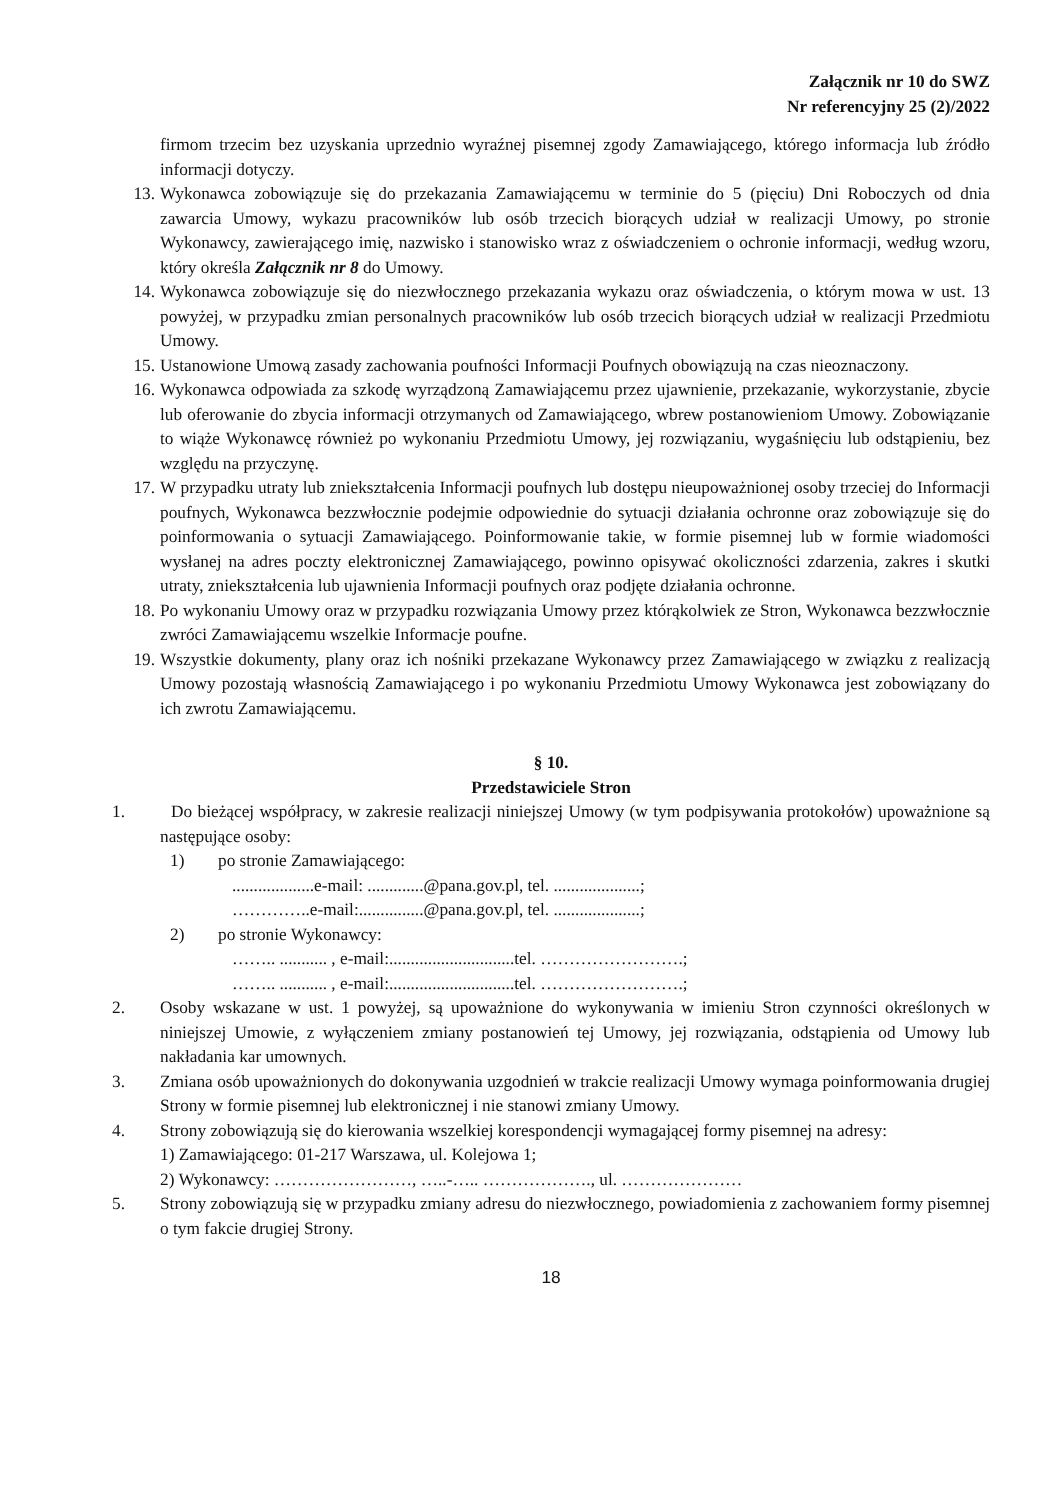Załącznik nr 10 do SWZ
Nr referencyjny 25 (2)/2022
firmom trzecim bez uzyskania uprzednio wyraźnej pisemnej zgody Zamawiającego, którego informacja lub źródło informacji dotyczy.
13. Wykonawca zobowiązuje się do przekazania Zamawiającemu w terminie do 5 (pięciu) Dni Roboczych od dnia zawarcia Umowy, wykazu pracowników lub osób trzecich biorących udział w realizacji Umowy, po stronie Wykonawcy, zawierającego imię, nazwisko i stanowisko wraz z oświadczeniem o ochronie informacji, według wzoru, który określa Załącznik nr 8 do Umowy.
14. Wykonawca zobowiązuje się do niezwłocznego przekazania wykazu oraz oświadczenia, o którym mowa w ust. 13 powyżej, w przypadku zmian personalnych pracowników lub osób trzecich biorących udział w realizacji Przedmiotu Umowy.
15. Ustanowione Umową zasady zachowania poufności Informacji Poufnych obowiązują na czas nieoznaczony.
16. Wykonawca odpowiada za szkodę wyrządzoną Zamawiającemu przez ujawnienie, przekazanie, wykorzystanie, zbycie lub oferowanie do zbycia informacji otrzymanych od Zamawiającego, wbrew postanowieniom Umowy. Zobowiązanie to wiąże Wykonawcę również po wykonaniu Przedmiotu Umowy, jej rozwiązaniu, wygaśnięciu lub odstąpieniu, bez względu na przyczynę.
17. W przypadku utraty lub zniekształcenia Informacji poufnych lub dostępu nieupoważnionej osoby trzeciej do Informacji poufnych, Wykonawca bezzwłocznie podejmie odpowiednie do sytuacji działania ochronne oraz zobowiązuje się do poinformowania o sytuacji Zamawiającego. Poinformowanie takie, w formie pisemnej lub w formie wiadomości wysłanej na adres poczty elektronicznej Zamawiającego, powinno opisywać okoliczności zdarzenia, zakres i skutki utraty, zniekształcenia lub ujawnienia Informacji poufnych oraz podjęte działania ochronne.
18. Po wykonaniu Umowy oraz w przypadku rozwiązania Umowy przez którąkolwiek ze Stron, Wykonawca bezzwłocznie zwróci Zamawiającemu wszelkie Informacje poufne.
19. Wszystkie dokumenty, plany oraz ich nośniki przekazane Wykonawcy przez Zamawiającego w związku z realizacją Umowy pozostają własnością Zamawiającego i po wykonaniu Przedmiotu Umowy Wykonawca jest zobowiązany do ich zwrotu Zamawiającemu.
§ 10.
Przedstawiciele Stron
1. Do bieżącej współpracy, w zakresie realizacji niniejszej Umowy (w tym podpisywania protokołów) upoważnione są następujące osoby:
1) po stronie Zamawiającego:
...................e-mail: .............@pana.gov.pl, tel. ....................;
…………..e-mail:...............@pana.gov.pl, tel. ....................;
2) po stronie Wykonawcy:
…….. ........... , e-mail:.............................tel. …………………….;
…….. ........... , e-mail:.............................tel. …………………….;
2. Osoby wskazane w ust. 1 powyżej, są upoważnione do wykonywania w imieniu Stron czynności określonych w niniejszej Umowie, z wyłączeniem zmiany postanowień tej Umowy, jej rozwiązania, odstąpienia od Umowy lub nakładania kar umownych.
3. Zmiana osób upoważnionych do dokonywania uzgodnień w trakcie realizacji Umowy wymaga poinformowania drugiej Strony w formie pisemnej lub elektronicznej i nie stanowi zmiany Umowy.
4. Strony zobowiązują się do kierowania wszelkiej korespondencji wymagającej formy pisemnej na adresy:
1) Zamawiającego: 01-217 Warszawa, ul. Kolejowa 1;
2) Wykonawcy: ……………………, …..-….. ………………., ul. …………………
5. Strony zobowiązują się w przypadku zmiany adresu do niezwłocznego, powiadomienia z zachowaniem formy pisemnej o tym fakcie drugiej Strony.
18